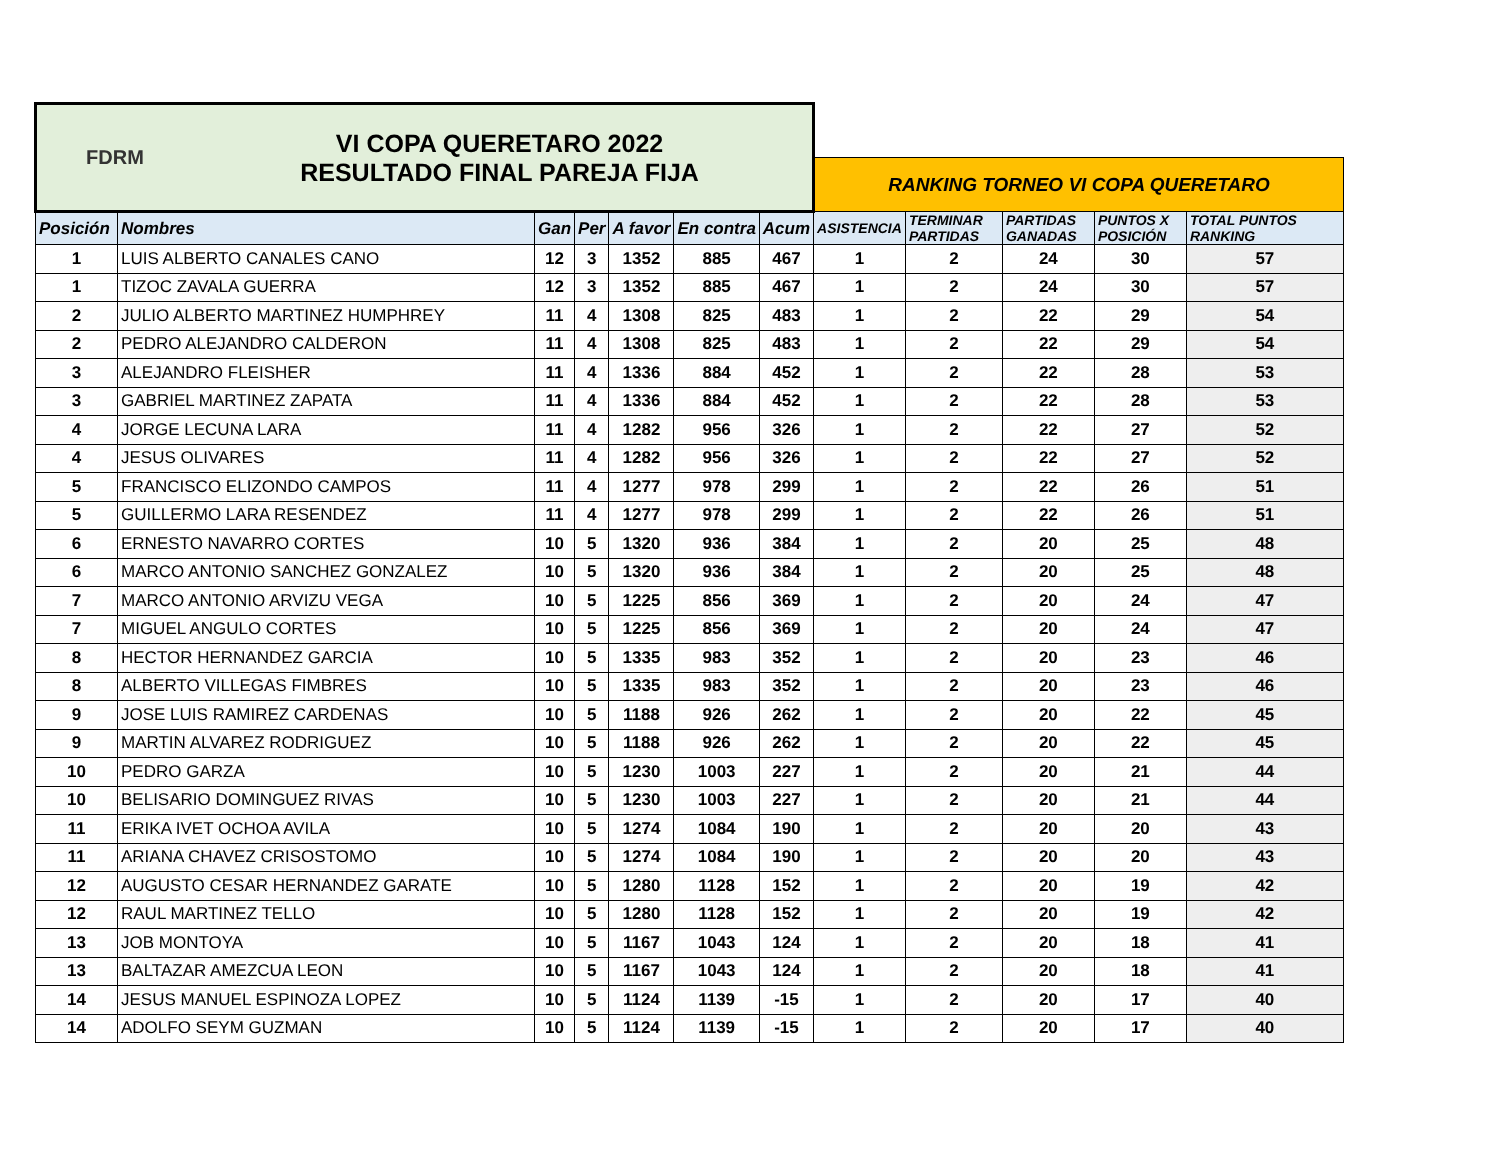| FDRM VI COPA QUERETARO 2022 RESULTADO FINAL PAREJA FIJA | | | | | | | | | | | |
| | | | | | | | RANKING TORNEO VI COPA QUERETARO | | | | |
| Posición | Nombres | Gan | Per | A favor | En contra | Acum | ASISTENCIA | TERMINAR PARTIDAS | PARTIDAS GANADAS | PUNTOS X POSICIÓN | TOTAL PUNTOS RANKING |
| 1 | LUIS ALBERTO CANALES CANO | 12 | 3 | 1352 | 885 | 467 | 1 | 2 | 24 | 30 | 57 |
| 1 | TIZOC ZAVALA GUERRA | 12 | 3 | 1352 | 885 | 467 | 1 | 2 | 24 | 30 | 57 |
| 2 | JULIO ALBERTO MARTINEZ HUMPHREY | 11 | 4 | 1308 | 825 | 483 | 1 | 2 | 22 | 29 | 54 |
| 2 | PEDRO ALEJANDRO CALDERON | 11 | 4 | 1308 | 825 | 483 | 1 | 2 | 22 | 29 | 54 |
| 3 | ALEJANDRO FLEISHER | 11 | 4 | 1336 | 884 | 452 | 1 | 2 | 22 | 28 | 53 |
| 3 | GABRIEL MARTINEZ ZAPATA | 11 | 4 | 1336 | 884 | 452 | 1 | 2 | 22 | 28 | 53 |
| 4 | JORGE LECUNA LARA | 11 | 4 | 1282 | 956 | 326 | 1 | 2 | 22 | 27 | 52 |
| 4 | JESUS OLIVARES | 11 | 4 | 1282 | 956 | 326 | 1 | 2 | 22 | 27 | 52 |
| 5 | FRANCISCO ELIZONDO CAMPOS | 11 | 4 | 1277 | 978 | 299 | 1 | 2 | 22 | 26 | 51 |
| 5 | GUILLERMO LARA RESENDEZ | 11 | 4 | 1277 | 978 | 299 | 1 | 2 | 22 | 26 | 51 |
| 6 | ERNESTO NAVARRO CORTES | 10 | 5 | 1320 | 936 | 384 | 1 | 2 | 20 | 25 | 48 |
| 6 | MARCO ANTONIO SANCHEZ GONZALEZ | 10 | 5 | 1320 | 936 | 384 | 1 | 2 | 20 | 25 | 48 |
| 7 | MARCO ANTONIO ARVIZU VEGA | 10 | 5 | 1225 | 856 | 369 | 1 | 2 | 20 | 24 | 47 |
| 7 | MIGUEL ANGULO CORTES | 10 | 5 | 1225 | 856 | 369 | 1 | 2 | 20 | 24 | 47 |
| 8 | HECTOR HERNANDEZ GARCIA | 10 | 5 | 1335 | 983 | 352 | 1 | 2 | 20 | 23 | 46 |
| 8 | ALBERTO VILLEGAS FIMBRES | 10 | 5 | 1335 | 983 | 352 | 1 | 2 | 20 | 23 | 46 |
| 9 | JOSE LUIS RAMIREZ CARDENAS | 10 | 5 | 1188 | 926 | 262 | 1 | 2 | 20 | 22 | 45 |
| 9 | MARTIN ALVAREZ RODRIGUEZ | 10 | 5 | 1188 | 926 | 262 | 1 | 2 | 20 | 22 | 45 |
| 10 | PEDRO GARZA | 10 | 5 | 1230 | 1003 | 227 | 1 | 2 | 20 | 21 | 44 |
| 10 | BELISARIO DOMINGUEZ RIVAS | 10 | 5 | 1230 | 1003 | 227 | 1 | 2 | 20 | 21 | 44 |
| 11 | ERIKA IVET OCHOA AVILA | 10 | 5 | 1274 | 1084 | 190 | 1 | 2 | 20 | 20 | 43 |
| 11 | ARIANA CHAVEZ CRISOSTOMO | 10 | 5 | 1274 | 1084 | 190 | 1 | 2 | 20 | 20 | 43 |
| 12 | AUGUSTO CESAR HERNANDEZ GARATE | 10 | 5 | 1280 | 1128 | 152 | 1 | 2 | 20 | 19 | 42 |
| 12 | RAUL MARTINEZ TELLO | 10 | 5 | 1280 | 1128 | 152 | 1 | 2 | 20 | 19 | 42 |
| 13 | JOB MONTOYA | 10 | 5 | 1167 | 1043 | 124 | 1 | 2 | 20 | 18 | 41 |
| 13 | BALTAZAR AMEZCUA LEON | 10 | 5 | 1167 | 1043 | 124 | 1 | 2 | 20 | 18 | 41 |
| 14 | JESUS MANUEL ESPINOZA LOPEZ | 10 | 5 | 1124 | 1139 | -15 | 1 | 2 | 20 | 17 | 40 |
| 14 | ADOLFO SEYM GUZMAN | 10 | 5 | 1124 | 1139 | -15 | 1 | 2 | 20 | 17 | 40 |